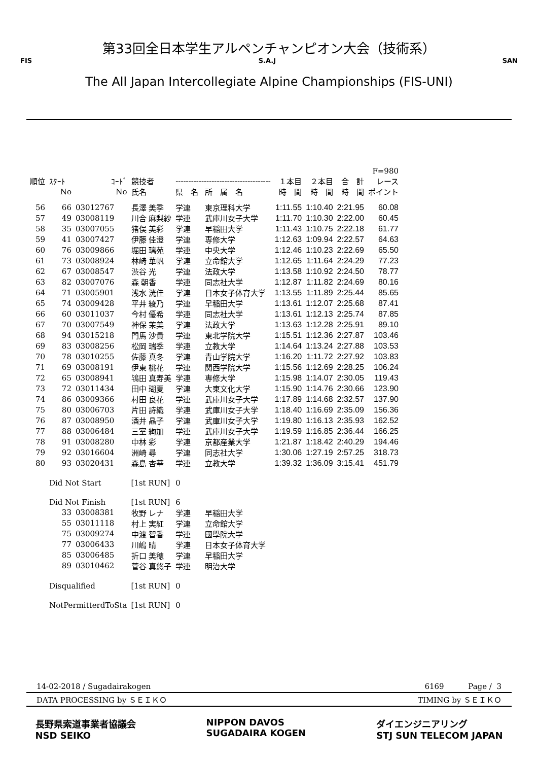第33回全日本学生アルペンチャンピオン大会（技術系）
FIS S.A.J SAN
The All Japan Intercollegiate Alpine Championships (FIS-UNI)
| | | | | | | | | | F=980 |
| --- | --- | --- | --- | --- | --- | --- | --- | --- | --- |
| 順位 | ｽﾀｰﾄ | ｺｰﾄﾞ | 競技者 | ------------------------------------- | | １本目 | ２本目 | 合 計 | レース |
| | No | No | 氏名 | 県 名 | 所 属 名 | 時 間 | 時 間 | 時 間 | ポイント |
| 56 | 66 | 03012767 | 長澤 美季 | 学連 | 東京理科大学 | 1:11.55 | 1:10.40 | 2:21.95 | 60.08 |
| 57 | 49 | 03008119 | 川合 麻梨紗 | 学連 | 武庫川女子大学 | 1:11.70 | 1:10.30 | 2:22.00 | 60.45 |
| 58 | 35 | 03007055 | 猪俣 美彩 | 学連 | 早稲田大学 | 1:11.43 | 1:10.75 | 2:22.18 | 61.77 |
| 59 | 41 | 03007427 | 伊藤 佳澄 | 学連 | 専修大学 | 1:12.63 | 1:09.94 | 2:22.57 | 64.63 |
| 60 | 76 | 03009866 | 堀田 璃苑 | 学連 | 中央大学 | 1:12.46 | 1:10.23 | 2:22.69 | 65.50 |
| 61 | 73 | 03008924 | 林崎 華帆 | 学連 | 立命館大学 | 1:12.65 | 1:11.64 | 2:24.29 | 77.23 |
| 62 | 67 | 03008547 | 渋谷 光 | 学連 | 法政大学 | 1:13.58 | 1:10.92 | 2:24.50 | 78.77 |
| 63 | 82 | 03007076 | 森 朝香 | 学連 | 同志社大学 | 1:12.87 | 1:11.82 | 2:24.69 | 80.16 |
| 64 | 71 | 03005901 | 浅水 洸佳 | 学連 | 日本女子体育大学 | 1:13.55 | 1:11.89 | 2:25.44 | 85.65 |
| 65 | 74 | 03009428 | 平井 綾乃 | 学連 | 早稲田大学 | 1:13.61 | 1:12.07 | 2:25.68 | 87.41 |
| 66 | 60 | 03011037 | 今村 優希 | 学連 | 同志社大学 | 1:13.61 | 1:12.13 | 2:25.74 | 87.85 |
| 67 | 70 | 03007549 | 神保 茉美 | 学連 | 法政大学 | 1:13.63 | 1:12.28 | 2:25.91 | 89.10 |
| 68 | 94 | 03015218 | 門馬 沙貴 | 学連 | 東北学院大学 | 1:15.51 | 1:12.36 | 2:27.87 | 103.46 |
| 69 | 83 | 03008256 | 松岡 瑞季 | 学連 | 立教大学 | 1:14.64 | 1:13.24 | 2:27.88 | 103.53 |
| 70 | 78 | 03010255 | 佐藤 真冬 | 学連 | 青山学院大学 | 1:16.20 | 1:11.72 | 2:27.92 | 103.83 |
| 71 | 69 | 03008191 | 伊東 桃花 | 学連 | 関西学院大学 | 1:15.56 | 1:12.69 | 2:28.25 | 106.24 |
| 72 | 65 | 03008941 | 鴇田 真寿美 | 学連 | 専修大学 | 1:15.98 | 1:14.07 | 2:30.05 | 119.43 |
| 73 | 72 | 03011434 | 田中 瑚夏 | 学連 | 大東文化大学 | 1:15.90 | 1:14.76 | 2:30.66 | 123.90 |
| 74 | 86 | 03009366 | 村田 良花 | 学連 | 武庫川女子大学 | 1:17.89 | 1:14.68 | 2:32.57 | 137.90 |
| 75 | 80 | 03006703 | 片田 詩織 | 学連 | 武庫川女子大学 | 1:18.40 | 1:16.69 | 2:35.09 | 156.36 |
| 76 | 87 | 03008950 | 酒井 晶子 | 学連 | 武庫川女子大学 | 1:19.80 | 1:16.13 | 2:35.93 | 162.52 |
| 77 | 88 | 03006484 | 三室 絢加 | 学連 | 武庫川女子大学 | 1:19.59 | 1:16.85 | 2:36.44 | 166.25 |
| 78 | 91 | 03008280 | 中林 彩 | 学連 | 京都産業大学 | 1:21.87 | 1:18.42 | 2:40.29 | 194.46 |
| 79 | 92 | 03016604 | 洲崎 尋 | 学連 | 同志社大学 | 1:30.06 | 1:27.19 | 2:57.25 | 318.73 |
| 80 | 93 | 03020431 | 森島 杏華 | 学連 | 立教大学 | 1:39.32 | 1:36.09 | 3:15.41 | 451.79 |
| | Did Not Start | | [1st RUN] | 0 | | | | | |
| | Did Not Finish | | [1st RUN] | 6 | | | | | |
| | 33 | 03008381 | 牧野 レナ | 学連 | 早稲田大学 | | | | |
| | 55 | 03011118 | 村上 実紅 | 学連 | 立命館大学 | | | | |
| | 75 | 03009274 | 中渡 智香 | 学連 | 國學院大学 | | | | |
| | 77 | 03006433 | 川嶋 晴 | 学連 | 日本女子体育大学 | | | | |
| | 85 | 03006485 | 折口 美穂 | 学連 | 早稲田大学 | | | | |
| | 89 | 03010462 | 菅谷 真悠子 | 学連 | 明治大学 | | | | |
| | Disqualified | | [1st RUN] | 0 | | | | | |
| | NotPermitterdToSta | | [1st RUN] | 0 | | | | | |
14-02-2018 / Sugadairakogen 6169 Page / 3
DATA PROCESSING by ＳＥＩＫＯ TIMING by ＳＥＩＫＯ
長野県索道事業者協議会
NSD SEIKO NIPPON DAVOS
SUGADAIRA KOGEN ダイエンジニアリング
STJ SUN TELECOM JAPAN